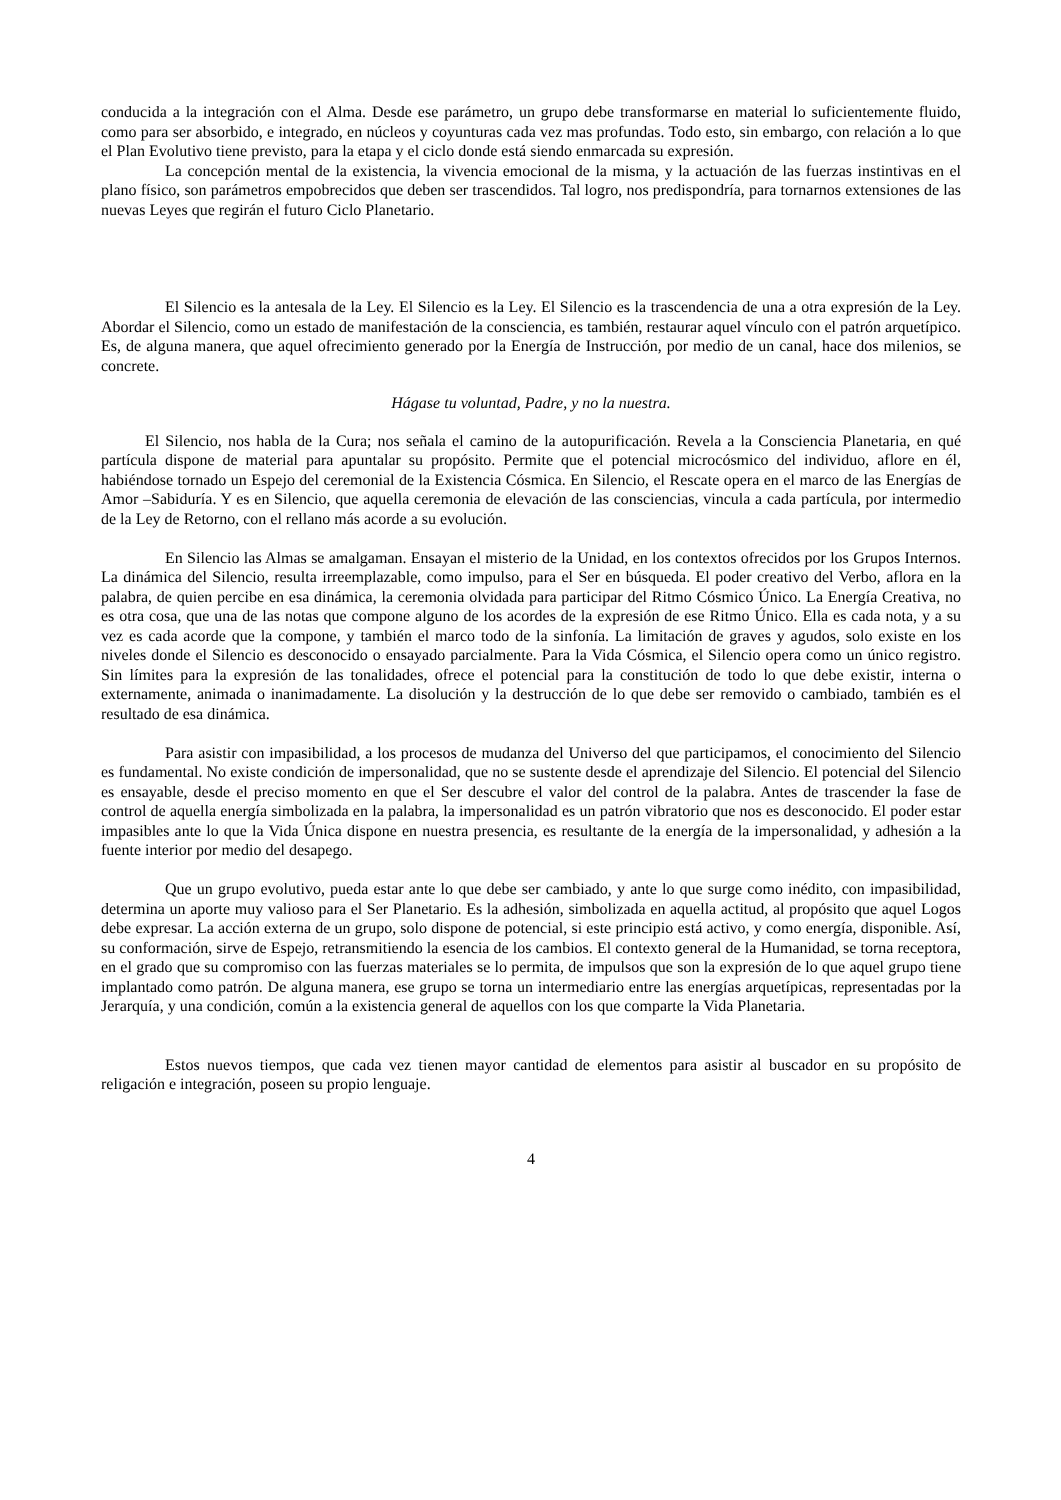conducida a la integración con el Alma. Desde ese parámetro, un grupo debe transformarse en material lo suficientemente fluido, como para ser absorbido, e integrado, en núcleos y coyunturas cada vez mas profundas. Todo esto, sin embargo, con relación a lo que el Plan Evolutivo tiene previsto, para la etapa y el ciclo donde está siendo enmarcada su expresión.
La concepción mental de la existencia, la vivencia emocional de la misma, y la actuación de las fuerzas instintivas en el plano físico, son parámetros empobrecidos que deben ser trascendidos. Tal logro, nos predispondría, para tornarnos extensiones de las nuevas Leyes que regirán el futuro Ciclo Planetario.
El Silencio es la antesala de la Ley. El Silencio es la Ley. El Silencio es la trascendencia de una a otra expresión de la Ley. Abordar el Silencio, como un estado de manifestación de la consciencia, es también, restaurar aquel vínculo con el patrón arquetípico. Es, de alguna manera, que aquel ofrecimiento generado por la Energía de Instrucción, por medio de un canal, hace dos milenios, se concrete.
Hágase tu voluntad, Padre, y no la nuestra.
El Silencio, nos habla de la Cura; nos señala el camino de la autopurificación. Revela a la Consciencia Planetaria, en qué partícula dispone de material para apuntalar su propósito. Permite que el potencial microcósmico del individuo, aflore en él, habiéndose tornado un Espejo del ceremonial de la Existencia Cósmica. En Silencio, el Rescate opera en el marco de las Energías de Amor –Sabiduría. Y es en Silencio, que aquella ceremonia de elevación de las consciencias, vincula a cada partícula, por intermedio de la Ley de Retorno, con el rellano más acorde a su evolución.
En Silencio las Almas se amalgaman. Ensayan el misterio de la Unidad, en los contextos ofrecidos por los Grupos Internos. La dinámica del Silencio, resulta irreemplazable, como impulso, para el Ser en búsqueda. El poder creativo del Verbo, aflora en la palabra, de quien percibe en esa dinámica, la ceremonia olvidada para participar del Ritmo Cósmico Único. La Energía Creativa, no es otra cosa, que una de las notas que compone alguno de los acordes de la expresión de ese Ritmo Único. Ella es cada nota, y a su vez es cada acorde que la compone, y también el marco todo de la sinfonía. La limitación de graves y agudos, solo existe en los niveles donde el Silencio es desconocido o ensayado parcialmente. Para la Vida Cósmica, el Silencio opera como un único registro. Sin límites para la expresión de las tonalidades, ofrece el potencial para la constitución de todo lo que debe existir, interna o externamente, animada o inanimadamente. La disolución y la destrucción de lo que debe ser removido o cambiado, también es el resultado de esa dinámica.
Para asistir con impasibilidad, a los procesos de mudanza del Universo del que participamos, el conocimiento del Silencio es fundamental. No existe condición de impersonalidad, que no se sustente desde el aprendizaje del Silencio. El potencial del Silencio es ensayable, desde el preciso momento en que el Ser descubre el valor del control de la palabra. Antes de trascender la fase de control de aquella energía simbolizada en la palabra, la impersonalidad es un patrón vibratorio que nos es desconocido. El poder estar impasibles ante lo que la Vida Única dispone en nuestra presencia, es resultante de la energía de la impersonalidad, y adhesión a la fuente interior por medio del desapego.
Que un grupo evolutivo, pueda estar ante lo que debe ser cambiado, y ante lo que surge como inédito, con impasibilidad, determina un aporte muy valioso para el Ser Planetario. Es la adhesión, simbolizada en aquella actitud, al propósito que aquel Logos debe expresar. La acción externa de un grupo, solo dispone de potencial, si este principio está activo, y como energía, disponible. Así, su conformación, sirve de Espejo, retransmitiendo la esencia de los cambios. El contexto general de la Humanidad, se torna receptora, en el grado que su compromiso con las fuerzas materiales se lo permita, de impulsos que son la expresión de lo que aquel grupo tiene implantado como patrón. De alguna manera, ese grupo se torna un intermediario entre las energías arquetípicas, representadas por la Jerarquía, y una condición, común a la existencia general de aquellos con los que comparte la Vida Planetaria.
Estos nuevos tiempos, que cada vez tienen mayor cantidad de elementos para asistir al buscador en su propósito de religación e integración, poseen su propio lenguaje.
4